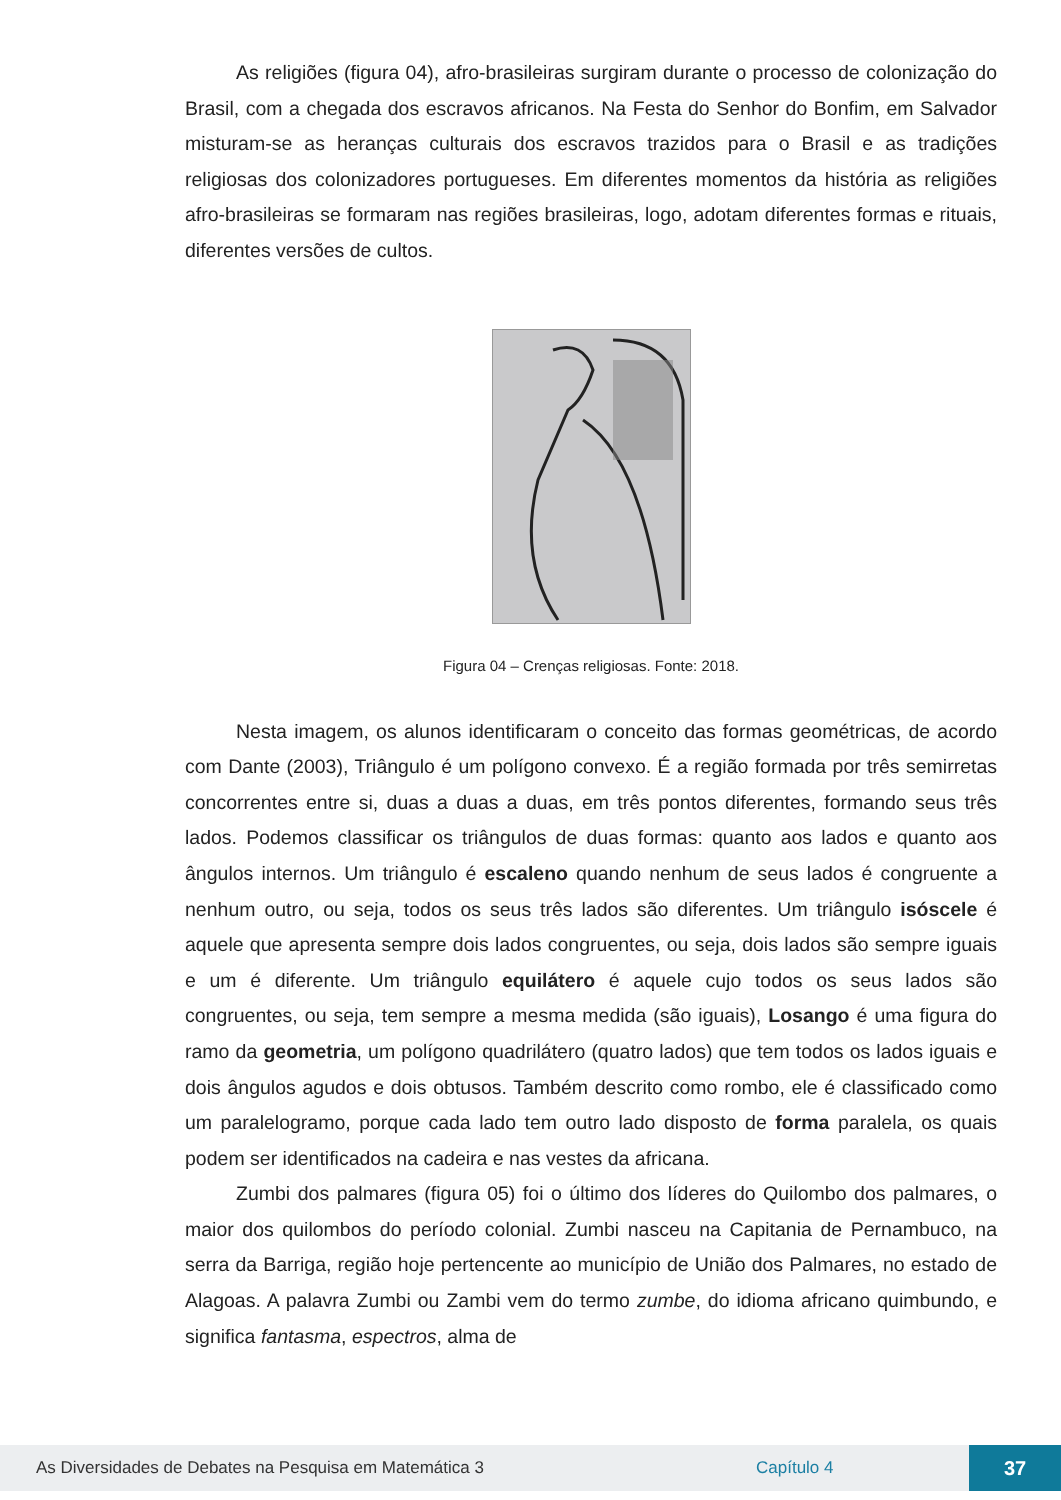As religiões (figura 04), afro-brasileiras surgiram durante o processo de colonização do Brasil, com a chegada dos escravos africanos. Na Festa do Senhor do Bonfim, em Salvador misturam-se as heranças culturais dos escravos trazidos para o Brasil e as tradições religiosas dos colonizadores portugueses. Em diferentes momentos da história as religiões afro-brasileiras se formaram nas regiões brasileiras, logo, adotam diferentes formas e rituais, diferentes versões de cultos.
Figura 04 – Crenças religiosas. Fonte: 2018.
Nesta imagem, os alunos identificaram o conceito das formas geométricas, de acordo com Dante (2003), Triângulo é um polígono convexo. É a região formada por três semirretas concorrentes entre si, duas a duas a duas, em três pontos diferentes, formando seus três lados. Podemos classificar os triângulos de duas formas: quanto aos lados e quanto aos ângulos internos. Um triângulo é escaleno quando nenhum de seus lados é congruente a nenhum outro, ou seja, todos os seus três lados são diferentes. Um triângulo isóscele é aquele que apresenta sempre dois lados congruentes, ou seja, dois lados são sempre iguais e um é diferente. Um triângulo equilátero é aquele cujo todos os seus lados são congruentes, ou seja, tem sempre a mesma medida (são iguais), Losango é uma figura do ramo da geometria, um polígono quadrilátero (quatro lados) que tem todos os lados iguais e dois ângulos agudos e dois obtusos. Também descrito como rombo, ele é classificado como um paralelogramo, porque cada lado tem outro lado disposto de forma paralela, os quais podem ser identificados na cadeira e nas vestes da africana.
Zumbi dos palmares (figura 05) foi o último dos líderes do Quilombo dos palmares, o maior dos quilombos do período colonial. Zumbi nasceu na Capitania de Pernambuco, na serra da Barriga, região hoje pertencente ao município de União dos Palmares, no estado de Alagoas. A palavra Zumbi ou Zambi vem do termo zumbe, do idioma africano quimbundo, e significa fantasma, espectros, alma de
As Diversidades de Debates na Pesquisa em Matemática 3 Capítulo 4 37